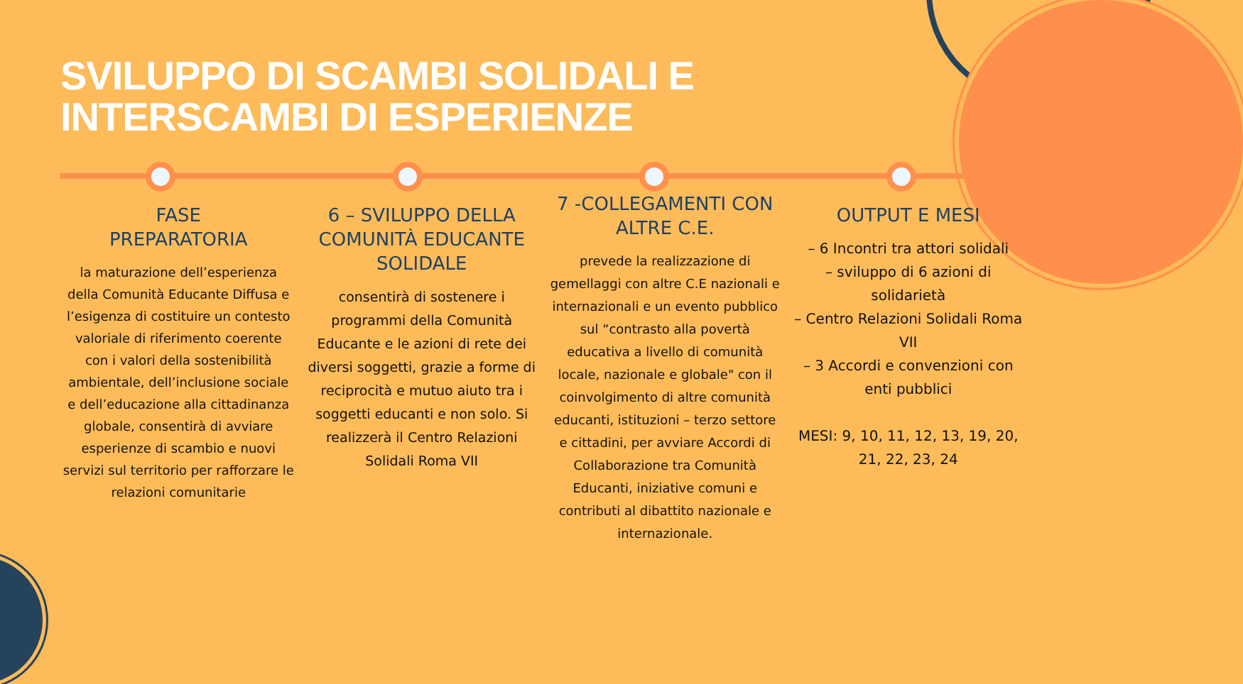SVILUPPO DI SCAMBI SOLIDALI E
INTERSCAMBI DI ESPERIENZE
FASE
PREPARATORIA
la maturazione dell’esperienza della Comunità Educante Diffusa e l’esigenza di costituire un contesto valoriale di riferimento coerente con i valori della sostenibilità ambientale, dell’inclusione sociale e dell’educazione alla cittadinanza globale, consentirà di avviare esperienze di scambio e nuovi servizi sul territorio per rafforzare le relazioni comunitarie
6 – SVILUPPO DELLA COMUNITÀ EDUCANTE SOLIDALE
consentirà di sostenere i programmi della Comunità Educante e le azioni di rete dei diversi soggetti, grazie a forme di reciprocità e mutuo aiuto tra i soggetti educanti e non solo. Si realizzerà il Centro Relazioni Solidali Roma VII
7 -COLLEGAMENTI CON ALTRE C.E.
prevede la realizzazione di gemellaggi con altre C.E nazionali e internazionali e un evento pubblico sul “contrasto alla povertà educativa a livello di comunità locale, nazionale e globale" con il coinvolgimento di altre comunità educanti, istituzioni – terzo settore e cittadini, per avviare Accordi di Collaborazione tra Comunità Educanti, iniziative comuni e contributi al dibattito nazionale e internazionale.
OUTPUT E MESI
– 6 Incontri tra attori solidali
– sviluppo di 6 azioni di solidarietà
– Centro Relazioni Solidali Roma VII
– 3 Accordi e convenzioni con enti pubblici
MESI: 9, 10, 11, 12, 13, 19, 20, 21, 22, 23, 24